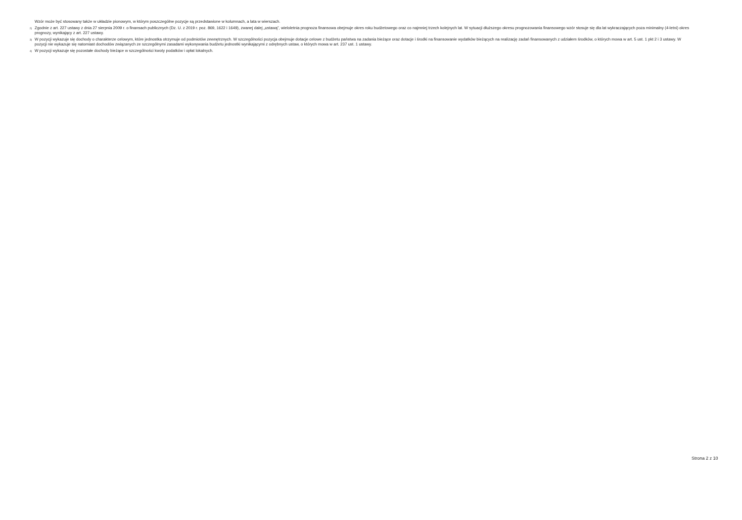Wzór może być stosowany także w układzie pionowym, w którym poszczególne pozycje są przedstawione w kolumnach, a lata w wierszach.
<sup>2)</sup> Zgodnie z art. 227 ustawy z dnia 27 sierpnia 2009 r. o finansach publicznych (Dz. U. z 2019 r. poz. 869, 1622 i 1649), zwanej dalej „ustawą”, wieloletnia prognoza finansowa obejmuje okres roku budżetowego oraz co najmniej trzech kolejnych lat. W sytuacji dłuższego okresu prognozowania finansowego wzór stosuje się dla lat wykraczających poza minimalny (4-letni) okres prognozy, wynikający z art. 227 ustawy.
<sup>3)</sup> W pozycji wykazuje się dochody o charakterze celowym, które jednostka otrzymuje od podmiotów zewnętrznych. W szczególności pozycja obejmuje dotacje celowe z budżetu państwa na zadania bieżące oraz dotacje i środki na finansowanie wydatków bieżących na realizację zadań finansowanych z udziałem środków, o których mowa w art. 5 ust. 1 pkt 2 i 3 ustawy. W pozycji nie wykazuje się natomiast dochodów związanych ze szczególnymi zasadami wykonywania budżetu jednostki wynikającymi z odrębnych ustaw, o których mowa w art. 237 ust. 1 ustawy.
<sup>4)</sup> W pozycji wykazuje się pozostałe dochody bieżące w szczególności kwoty podatków i opłat lokalnych.
Strona 2 z 10